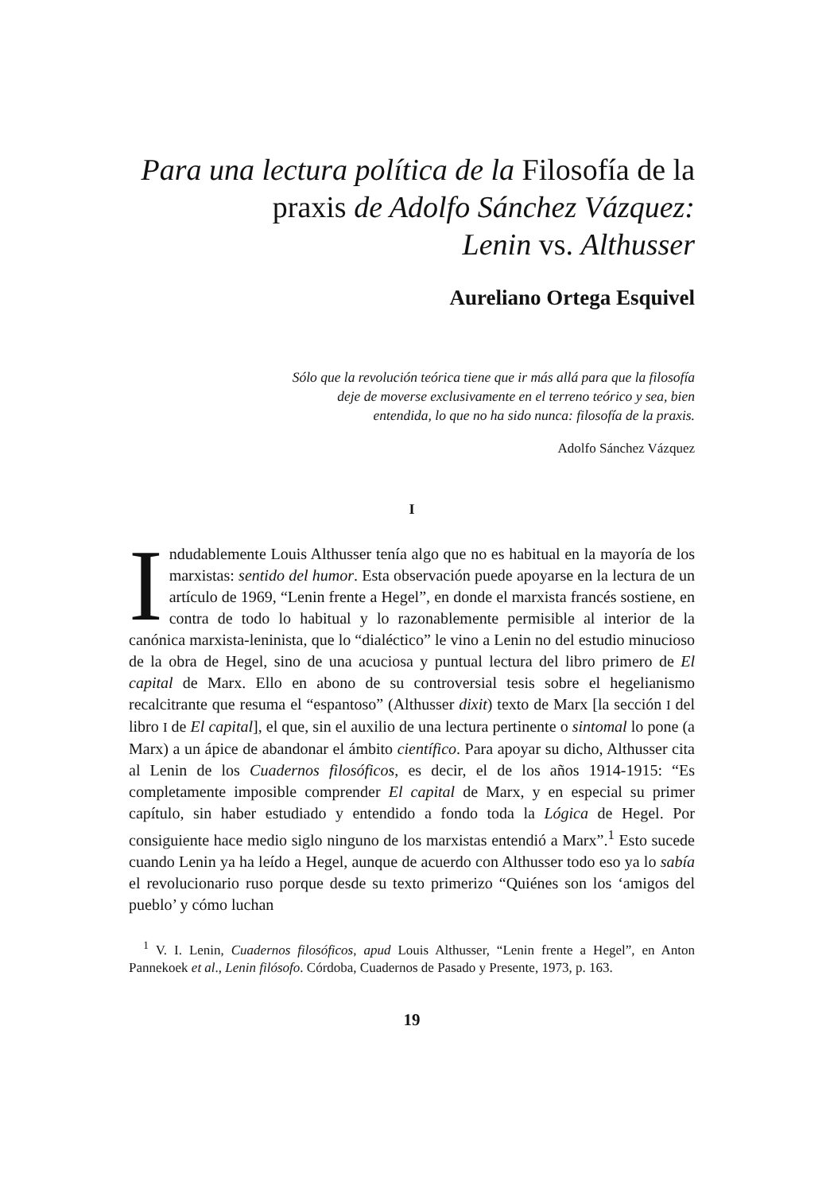Para una lectura política de la Filosofía de la praxis de Adolfo Sánchez Vázquez:
Lenin vs. Althusser
Aureliano Ortega Esquivel
Sólo que la revolución teórica tiene que ir más allá para que la filosofía deje de moverse exclusivamente en el terreno teórico y sea, bien entendida, lo que no ha sido nunca: filosofía de la praxis.
Adolfo Sánchez Vázquez
I
Indudablemente Louis Althusser tenía algo que no es habitual en la mayoría de los marxistas: sentido del humor. Esta observación puede apoyarse en la lectura de un artículo de 1969, “Lenin frente a Hegel”, en donde el marxista francés sostiene, en contra de todo lo habitual y lo razonablemente permisible al interior de la canónica marxista-leninista, que lo “dialéctico” le vino a Lenin no del estudio minucioso de la obra de Hegel, sino de una acuciosa y puntual lectura del libro primero de El capital de Marx. Ello en abono de su controversial tesis sobre el hegelianismo recalcitrante que resuma el “espantoso” (Althusser dixit) texto de Marx [la sección I del libro I de El capital], el que, sin el auxilio de una lectura pertinente o sintomal lo pone (a Marx) a un ápice de abandonar el ámbito científico. Para apoyar su dicho, Althusser cita al Lenin de los Cuadernos filosóficos, es decir, el de los años 1914-1915: “Es completamente imposible comprender El capital de Marx, y en especial su primer capítulo, sin haber estudiado y entendido a fondo toda la Lógica de Hegel. Por consiguiente hace medio siglo ninguno de los marxistas entendió a Marx”.<sup>1</sup> Esto sucede cuando Lenin ya ha leído a Hegel, aunque de acuerdo con Althusser todo eso ya lo sabía el revolucionario ruso porque desde su texto primerizo “Quiénes son los ‘amigos del pueblo’ y cómo luchan
<sup>1</sup> V. I. Lenin, Cuadernos filosóficos, apud Louis Althusser, “Lenin frente a Hegel”, en Anton Pannekoek et al., Lenin filósofo. Córdoba, Cuadernos de Pasado y Presente, 1973, p. 163.
19